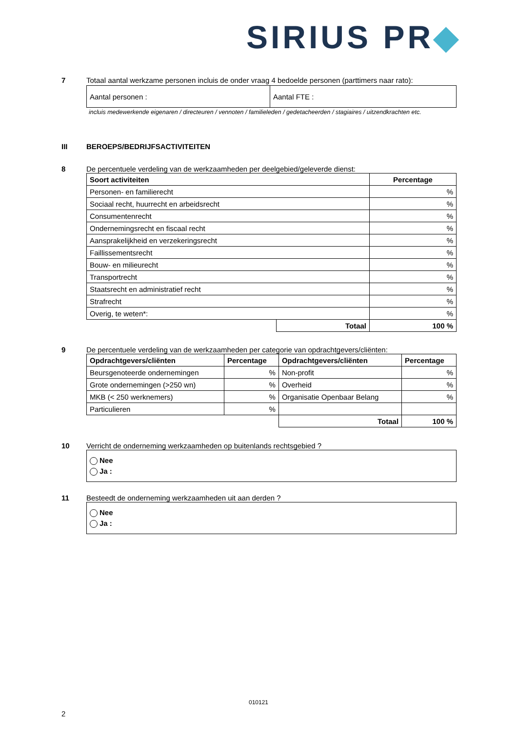SIRIUS PR◆
7
Totaal aantal werkzame personen incluis de onder vraag 4 bedoelde personen (parttimers naar rato):
| Aantal personen : | Aantal FTE : |
incluis medewerkende eigenaren / directeuren / vennoten / familieleden / gedetacheerden / stagiaires / uitzendkrachten etc.
III
BEROEPS/BEDRIJFSACTIVITEITEN
8
De percentuele verdeling van de werkzaamheden per deelgebied/geleverde dienst:
| Soort activiteiten | | Percentage |
| --- | --- | --- |
| Personen- en familierecht | | % |
| Sociaal recht, huurrecht en arbeidsrecht | | % |
| Consumentenrecht | | % |
| Ondernemingsrecht en fiscaal recht | | % |
| Aansprakelijkheid en verzekeringsrecht | | % |
| Faillissementsrecht | | % |
| Bouw- en milieurecht | | % |
| Transportrecht | | % |
| Staatsrecht en administratief recht | | % |
| Strafrecht | | % |
| Overig, te weten*: | | % |
| | Totaal | 100 % |
9
De percentuele verdeling van de werkzaamheden per categorie van opdrachtgevers/cliënten:
| Opdrachtgevers/cliënten | Percentage | Opdrachtgevers/cliënten | Percentage |
| --- | --- | --- | --- |
| Beursgenoteerde ondernemingen | % | Non-profit | % |
| Grote ondernemingen (>250 wn) | % | Overheid | % |
| MKB (< 250 werknemers) | % | Organisatie Openbaar Belang | % |
| Particulieren | % | | |
| | | Totaal | 100 % |
10
Verricht de onderneming werkzaamheden op buitenlands rechtsgebied ?
Nee
Ja :
11
Besteedt de onderneming werkzaamheden uit aan derden ?
Nee
Ja :
010121
2